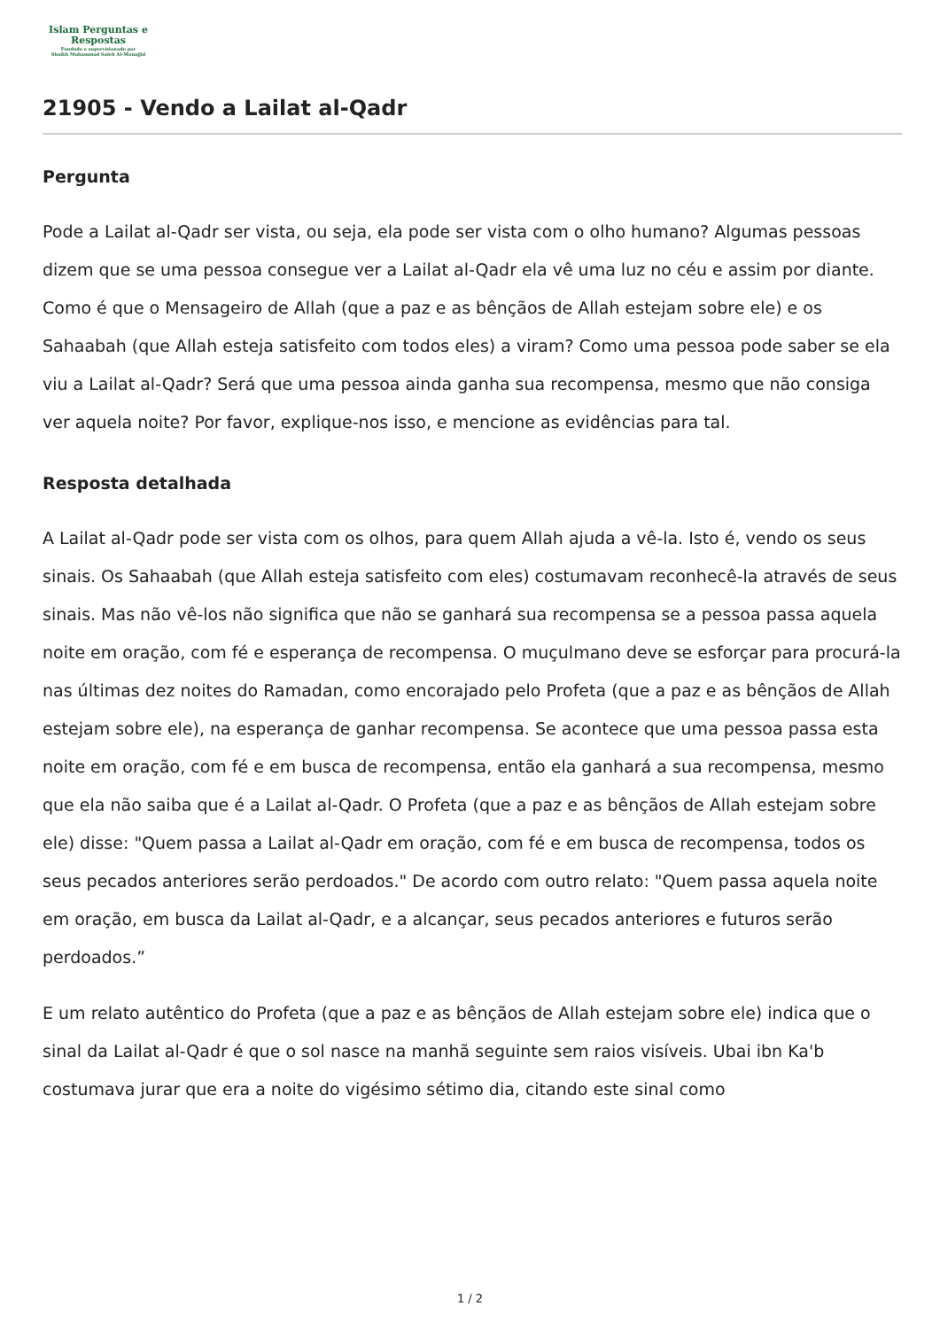Islam Perguntas e
Respostas
Fundado e supervisionado por
Shaikh Muhammad Saleh Al-Munajjid
21905 - Vendo a Lailat al-Qadr
Pergunta
Pode a Lailat al-Qadr ser vista, ou seja, ela pode ser vista com o olho humano? Algumas pessoas dizem que se uma pessoa consegue ver a Lailat al-Qadr ela vê uma luz no céu e assim por diante. Como é que o Mensageiro de Allah (que a paz e as bênçãos de Allah estejam sobre ele) e os Sahaabah (que Allah esteja satisfeito com todos eles) a viram? Como uma pessoa pode saber se ela viu a Lailat al-Qadr? Será que uma pessoa ainda ganha sua recompensa, mesmo que não consiga ver aquela noite? Por favor, explique-nos isso, e mencione as evidências para tal.
Resposta detalhada
A Lailat al-Qadr pode ser vista com os olhos, para quem Allah ajuda a vê-la. Isto é, vendo os seus sinais. Os Sahaabah (que Allah esteja satisfeito com eles) costumavam reconhecê-la através de seus sinais. Mas não vê-los não significa que não se ganhará sua recompensa se a pessoa passa aquela noite em oração, com fé e esperança de recompensa. O muçulmano deve se esforçar para procurá-la nas últimas dez noites do Ramadan, como encorajado pelo Profeta (que a paz e as bênçãos de Allah estejam sobre ele), na esperança de ganhar recompensa. Se acontece que uma pessoa passa esta noite em oração, com fé e em busca de recompensa, então ela ganhará a sua recompensa, mesmo que ela não saiba que é a Lailat al-Qadr. O Profeta (que a paz e as bênçãos de Allah estejam sobre ele) disse: "Quem passa a Lailat al-Qadr em oração, com fé e em busca de recompensa, todos os seus pecados anteriores serão perdoados." De acordo com outro relato: "Quem passa aquela noite em oração, em busca da Lailat al-Qadr, e a alcançar, seus pecados anteriores e futuros serão perdoados.”
E um relato autêntico do Profeta (que a paz e as bênçãos de Allah estejam sobre ele) indica que o sinal da Lailat al-Qadr é que o sol nasce na manhã seguinte sem raios visíveis. Ubai ibn Ka'b costumava jurar que era a noite do vigésimo sétimo dia, citando este sinal como
1 / 2